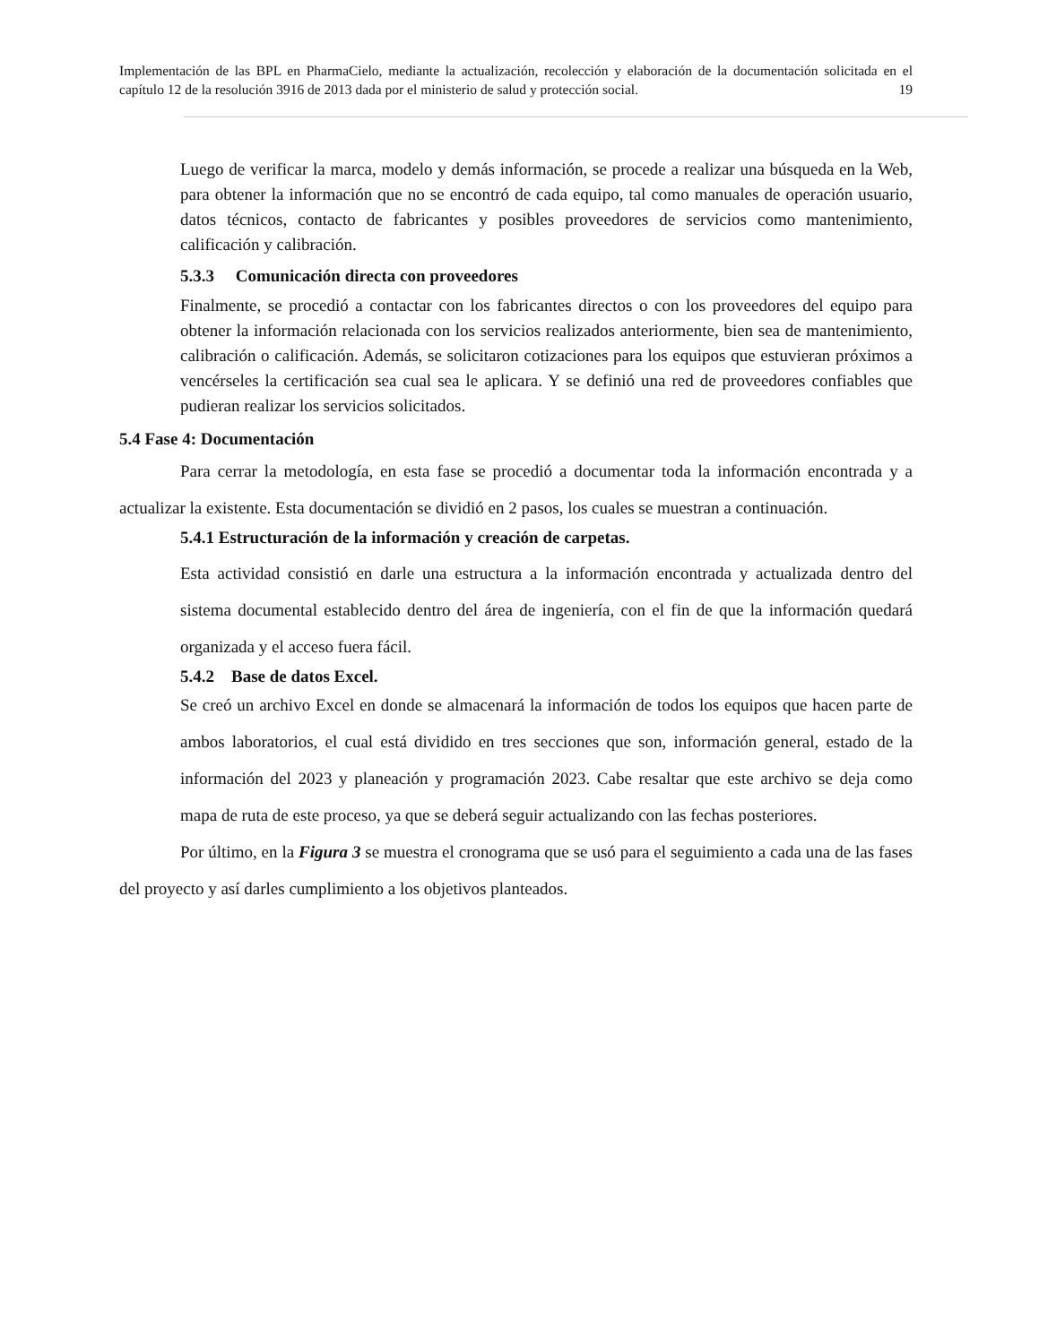Implementación de las BPL en PharmaCielo, mediante la actualización, recolección y elaboración de la documentación solicitada en el capítulo 12 de la resolución 3916 de 2013 dada por el ministerio de salud y protección social. 19
Luego de verificar la marca, modelo y demás información, se procede a realizar una búsqueda en la Web, para obtener la información que no se encontró de cada equipo, tal como manuales de operación usuario, datos técnicos, contacto de fabricantes y posibles proveedores de servicios como mantenimiento, calificación y calibración.
5.3.3 Comunicación directa con proveedores
Finalmente, se procedió a contactar con los fabricantes directos o con los proveedores del equipo para obtener la información relacionada con los servicios realizados anteriormente, bien sea de mantenimiento, calibración o calificación. Además, se solicitaron cotizaciones para los equipos que estuvieran próximos a vencérseles la certificación sea cual sea le aplicara. Y se definió una red de proveedores confiables que pudieran realizar los servicios solicitados.
5.4 Fase 4: Documentación
Para cerrar la metodología, en esta fase se procedió a documentar toda la información encontrada y a actualizar la existente. Esta documentación se dividió en 2 pasos, los cuales se muestran a continuación.
5.4.1 Estructuración de la información y creación de carpetas.
Esta actividad consistió en darle una estructura a la información encontrada y actualizada dentro del sistema documental establecido dentro del área de ingeniería, con el fin de que la información quedará organizada y el acceso fuera fácil.
5.4.2 Base de datos Excel.
Se creó un archivo Excel en donde se almacenará la información de todos los equipos que hacen parte de ambos laboratorios, el cual está dividido en tres secciones que son, información general, estado de la información del 2023 y planeación y programación 2023. Cabe resaltar que este archivo se deja como mapa de ruta de este proceso, ya que se deberá seguir actualizando con las fechas posteriores.
Por último, en la Figura 3 se muestra el cronograma que se usó para el seguimiento a cada una de las fases del proyecto y así darles cumplimiento a los objetivos planteados.